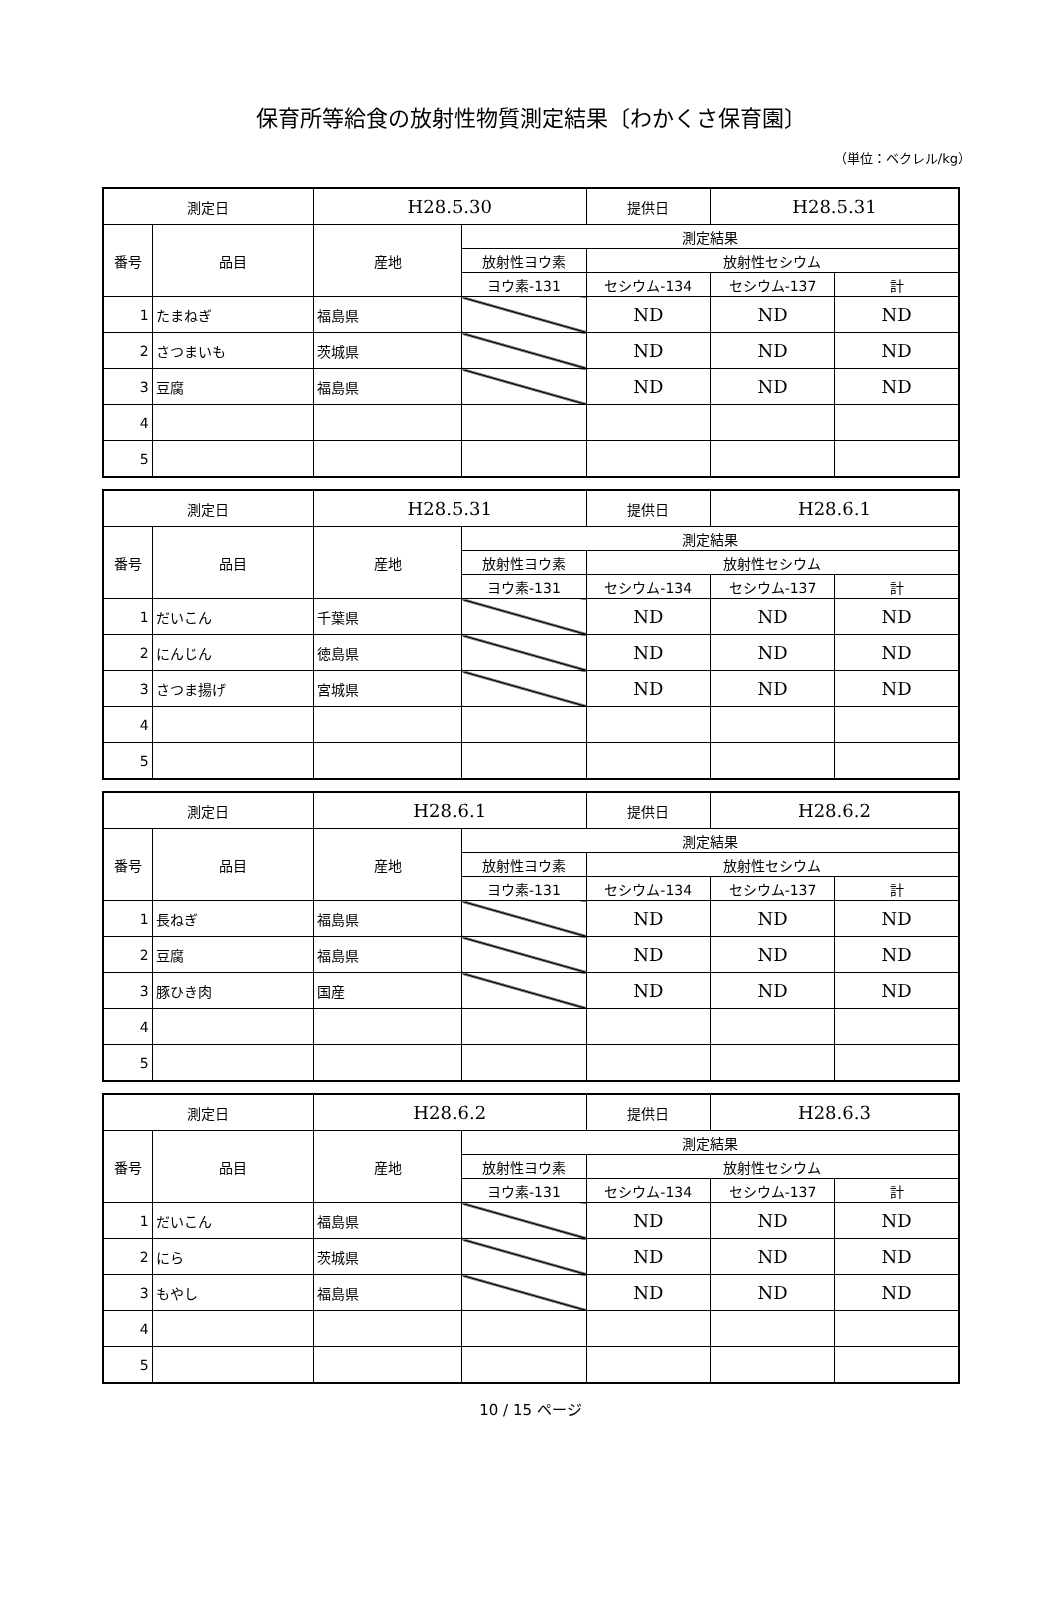保育所等給食の放射性物質測定結果〔わかくさ保育園〕
（単位：ベクレル/kg）
| 測定日 | | H28.5.30 | | 提供日 | H28.5.31 | |
| 番号 | 品目 | 産地 | 測定結果 | | | |
| | | | 放射性ヨウ素 | 放射性セシウム | | |
| | | | ヨウ素-131 | セシウム-134 | セシウム-137 | 計 |
| 1 | たまねぎ | 福島県 | | ND | ND | ND |
| 2 | さつまいも | 茨城県 | | ND | ND | ND |
| 3 | 豆腐 | 福島県 | | ND | ND | ND |
| 4 | | | | | | |
| 5 | | | | | | |
| 測定日 | | H28.5.31 | | 提供日 | H28.6.1 | |
| 番号 | 品目 | 産地 | 測定結果 | | | |
| | | | 放射性ヨウ素 | 放射性セシウム | | |
| | | | ヨウ素-131 | セシウム-134 | セシウム-137 | 計 |
| 1 | だいこん | 千葉県 | | ND | ND | ND |
| 2 | にんじん | 徳島県 | | ND | ND | ND |
| 3 | さつま揚げ | 宮城県 | | ND | ND | ND |
| 4 | | | | | | |
| 5 | | | | | | |
| 測定日 | | H28.6.1 | | 提供日 | H28.6.2 | |
| 番号 | 品目 | 産地 | 測定結果 | | | |
| | | | 放射性ヨウ素 | 放射性セシウム | | |
| | | | ヨウ素-131 | セシウム-134 | セシウム-137 | 計 |
| 1 | 長ねぎ | 福島県 | | ND | ND | ND |
| 2 | 豆腐 | 福島県 | | ND | ND | ND |
| 3 | 豚ひき肉 | 国産 | | ND | ND | ND |
| 4 | | | | | | |
| 5 | | | | | | |
| 測定日 | | H28.6.2 | | 提供日 | H28.6.3 | |
| 番号 | 品目 | 産地 | 測定結果 | | | |
| | | | 放射性ヨウ素 | 放射性セシウム | | |
| | | | ヨウ素-131 | セシウム-134 | セシウム-137 | 計 |
| 1 | だいこん | 福島県 | | ND | ND | ND |
| 2 | にら | 茨城県 | | ND | ND | ND |
| 3 | もやし | 福島県 | | ND | ND | ND |
| 4 | | | | | | |
| 5 | | | | | | |
10 / 15 ページ